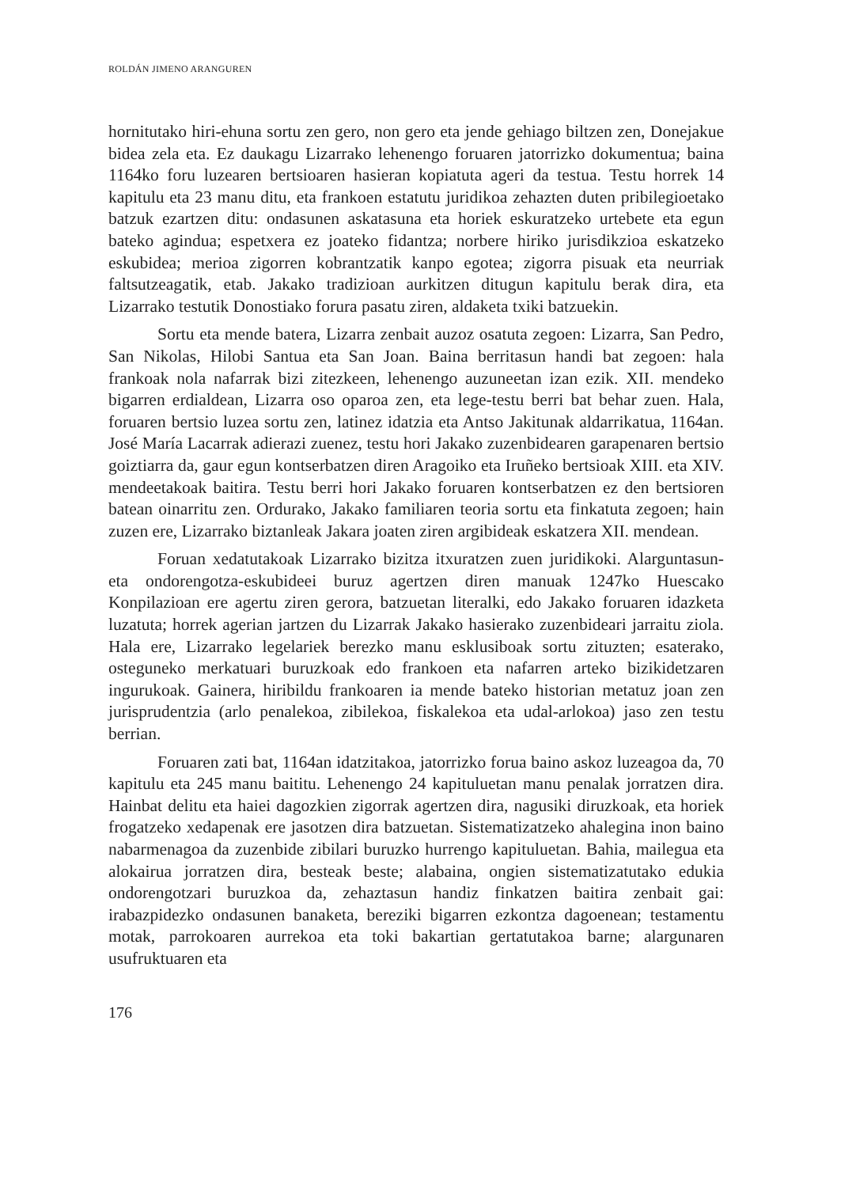ROLDÁN JIMENO ARANGUREN
hornitutako hiri-ehuna sortu zen gero, non gero eta jende gehiago biltzen zen, Donejakue bidea zela eta. Ez daukagu Lizarrako lehenengo foruaren jatorrizko dokumentua; baina 1164ko foru luzearen bertsioaren hasieran kopiatuta ageri da testua. Testu horrek 14 kapitulu eta 23 manu ditu, eta frankoen estatutu juridikoa zehazten duten pribilegioetako batzuk ezartzen ditu: ondasunen askatasuna eta horiek eskuratzeko urtebete eta egun bateko agindua; espetxera ez joateko fidantza; norbere hiriko jurisdikzioa eskatzeko eskubidea; merioa zigorren kobrantzatik kanpo egotea; zigorra pisuak eta neurriak faltsutzeagatik, etab. Jakako tradizioan aurkitzen ditugun kapitulu berak dira, eta Lizarrako testutik Donostiako forura pasatu ziren, aldaketa txiki batzuekin.
Sortu eta mende batera, Lizarra zenbait auzoz osatuta zegoen: Lizarra, San Pedro, San Nikolas, Hilobi Santua eta San Joan. Baina berritasun handi bat zegoen: hala frankoak nola nafarrak bizi zitezkeen, lehenengo auzuneetan izan ezik. XII. mendeko bigarren erdialdean, Lizarra oso oparoa zen, eta lege-testu berri bat behar zuen. Hala, foruaren bertsio luzea sortu zen, latinez idatzia eta Antso Jakitunak aldarrikatua, 1164an. José María Lacarrak adierazi zuenez, testu hori Jakako zuzenbidearen garapenaren bertsio goiztiarra da, gaur egun kontserbatzen diren Aragoiko eta Iruñeko bertsioak XIII. eta XIV. mendeetakoak baitira. Testu berri hori Jakako foruaren kontserbatzen ez den bertsioren batean oinarritu zen. Ordurako, Jakako familiaren teoria sortu eta finkatuta zegoen; hain zuzen ere, Lizarrako biztanleak Jakara joaten ziren argibideak eskatzera XII. mendean.
Foruan xedatutakoak Lizarrako bizitza itxuratzen zuen juridikoki. Alarguntasun- eta ondorengotza-eskubideei buruz agertzen diren manuak 1247ko Huescako Konpilazioan ere agertu ziren gerora, batzuetan literalki, edo Jakako foruaren idazketa luzatuta; horrek agerian jartzen du Lizarrak Jakako hasierako zuzenbideari jarraitu ziola. Hala ere, Lizarrako legelariek berezko manu esklusiboak sortu zituzten; esaterako, osteguneko merkatuari buruzkoak edo frankoen eta nafarren arteko bizikidetzaren ingurukoak. Gainera, hiribildu frankoaren ia mende bateko historian metatuz joan zen jurisprudentzia (arlo penalekoa, zibilekoa, fiskalekoa eta udal-arlokoa) jaso zen testu berrian.
Foruaren zati bat, 1164an idatzitakoa, jatorrizko forua baino askoz luzeagoa da, 70 kapitulu eta 245 manu baititu. Lehenengo 24 kapituluetan manu penalak jorratzen dira. Hainbat delitu eta haiei dagozkien zigorrak agertzen dira, nagusiki diruzkoak, eta horiek frogatzeko xedapenak ere jasotzen dira batzuetan. Sistematizatzeko ahalegina inon baino nabarmenagoa da zuzenbide zibilari buruzko hurrengo kapituluetan. Bahia, mailegua eta alokairua jorratzen dira, besteak beste; alabaina, ongien sistematizatutako edukia ondorengotzari buruzkoa da, zehaztasun handiz finkatzen baitira zenbait gai: irabazpidezko ondasunen banaketa, bereziki bigarren ezkontza dagoenean; testamentu motak, parrokoaren aurrekoa eta toki bakartian gertatutakoa barne; alargunaren usufruktuaren eta
176